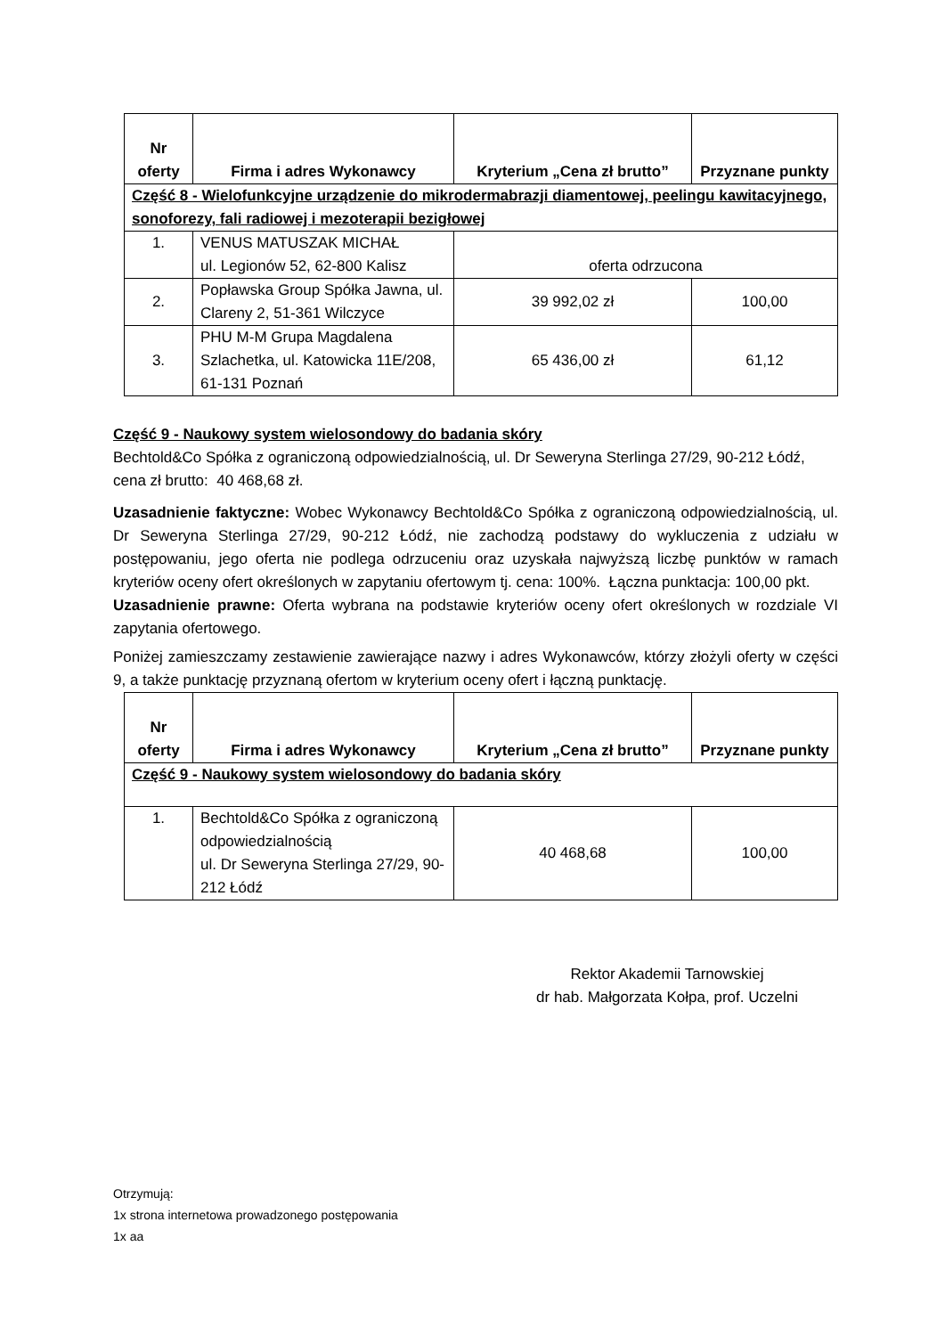| Nr oferty | Firma i adres Wykonawcy | Kryterium „Cena zł brutto” | Przyznane punkty |
| --- | --- | --- | --- |
| Część 8 - Wielofunkcyjne urządzenie do mikrodermabrazji diamentowej, peelingu kawitacyjnego, sonoforezy, fali radiowej i mezoterapii bezigłowej | | | |
| 1. | VENUS MATUSZAK MICHAŁ ul. Legionów 52, 62-800 Kalisz | oferta odrzucona | |
| 2. | Popławska Group Spółka Jawna, ul. Clareny 2, 51-361 Wilczyce | 39 992,02 zł | 100,00 |
| 3. | PHU M-M Grupa Magdalena Szlachetka, ul. Katowicka 11E/208, 61-131 Poznań | 65 436,00 zł | 61,12 |
Część 9 - Naukowy system wielosondowy do badania skóry
Bechtold&Co Spółka z ograniczoną odpowiedzialnością, ul. Dr Seweryna Sterlinga 27/29, 90-212 Łódź, cena zł brutto: 40 468,68 zł.
Uzasadnienie faktyczne: Wobec Wykonawcy Bechtold&Co Spółka z ograniczoną odpowiedzialnością, ul. Dr Seweryna Sterlinga 27/29, 90-212 Łódź, nie zachodzą podstawy do wykluczenia z udziału w postępowaniu, jego oferta nie podlega odrzuceniu oraz uzyskała najwyższą liczbę punktów w ramach kryteriów oceny ofert określonych w zapytaniu ofertowym tj. cena: 100%. Łączna punktacja: 100,00 pkt.
Uzasadnienie prawne: Oferta wybrana na podstawie kryteriów oceny ofert określonych w rozdziale VI zapytania ofertowego.
Poniżej zamieszczamy zestawienie zawierające nazwy i adres Wykonawców, którzy złożyli oferty w części 9, a także punktację przyznaną ofertom w kryterium oceny ofert i łączną punktację.
| Nr oferty | Firma i adres Wykonawcy | Kryterium „Cena zł brutto” | Przyznane punkty |
| --- | --- | --- | --- |
| Część 9 - Naukowy system wielosondowy do badania skóry | | | |
| 1. | Bechtold&Co Spółka z ograniczoną odpowiedzialnością ul. Dr Seweryna Sterlinga 27/29, 90-212 Łódź | 40 468,68 | 100,00 |
Rektor Akademii Tarnowskiej
dr hab. Małgorzata Kołpa, prof. Uczelni
Otrzymują:
1x strona internetowa prowadzonego postępowania
1x aa